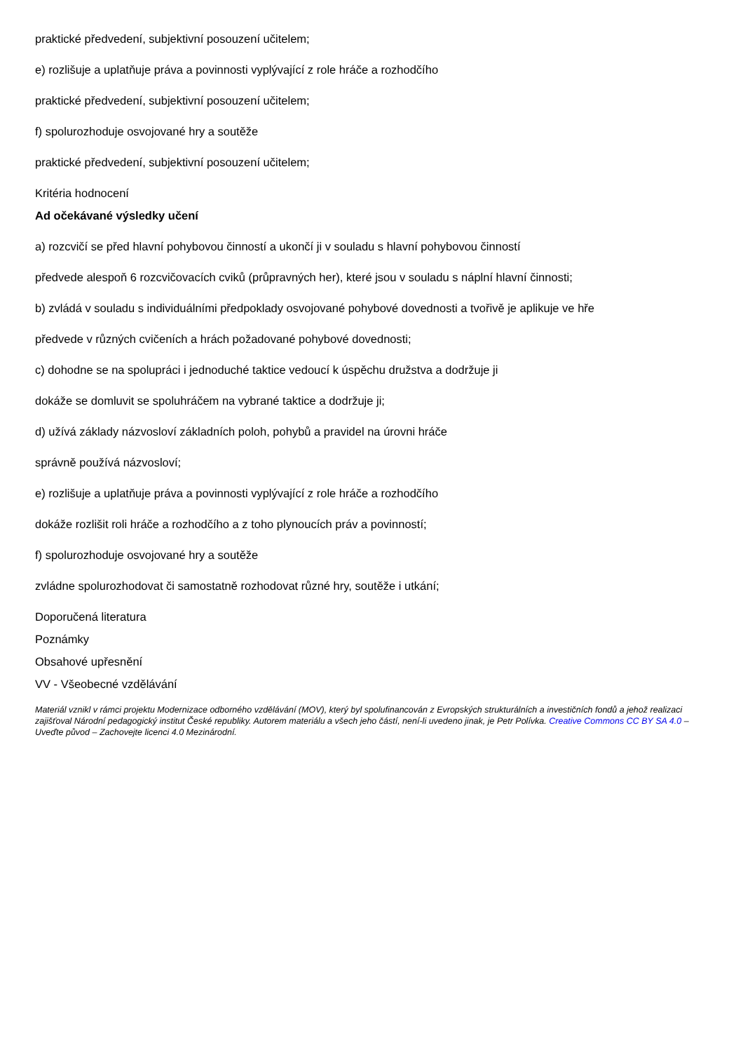praktické předvedení, subjektivní posouzení učitelem;
e) rozlišuje a uplatňuje práva a povinnosti vyplývající z role hráče a rozhodčího
praktické předvedení, subjektivní posouzení učitelem;
f) spolurozhoduje osvojované hry a soutěže
praktické předvedení, subjektivní posouzení učitelem;
Kritéria hodnocení
Ad očekávané výsledky učení
a) rozcvičí se před hlavní pohybovou činností a ukončí ji v souladu s hlavní pohybovou činností
předvede alespoň 6 rozcvičovacích cviků (průpravných her), které jsou v souladu s náplní hlavní činnosti;
b) zvládá v souladu s individuálními předpoklady osvojované pohybové dovednosti a tvořivě je aplikuje ve hře
předvede v různých cvičeních a hrách požadované pohybové dovednosti;
c) dohodne se na spolupráci i jednoduché taktice vedoucí k úspěchu družstva a dodržuje ji
dokáže se domluvit se spoluhráčem na vybrané taktice a dodržuje ji;
d) užívá základy názvosloví základních poloh, pohybů a pravidel na úrovni hráče
správně používá názvosloví;
e) rozlišuje a uplatňuje práva a povinnosti vyplývající z role hráče a rozhodčího
dokáže rozlišit roli hráče a rozhodčího a z toho plynoucích práv a povinností;
f) spolurozhoduje osvojované hry a soutěže
zvládne spolurozhodovat či samostatně rozhodovat různé hry, soutěže i utkání;
Doporučená literatura
Poznámky
Obsahové upřesnění
VV - Všeobecné vzdělávání
Materiál vznikl v rámci projektu Modernizace odborného vzdělávání (MOV), který byl spolufinancován z Evropských strukturálních a investičních fondů a jehož realizaci zajišťoval Národní pedagogický institut České republiky. Autorem materiálu a všech jeho částí, není-li uvedeno jinak, je Petr Polívka. Creative Commons CC BY SA 4.0 – Uveďte původ – Zachovejte licenci 4.0 Mezinárodní.